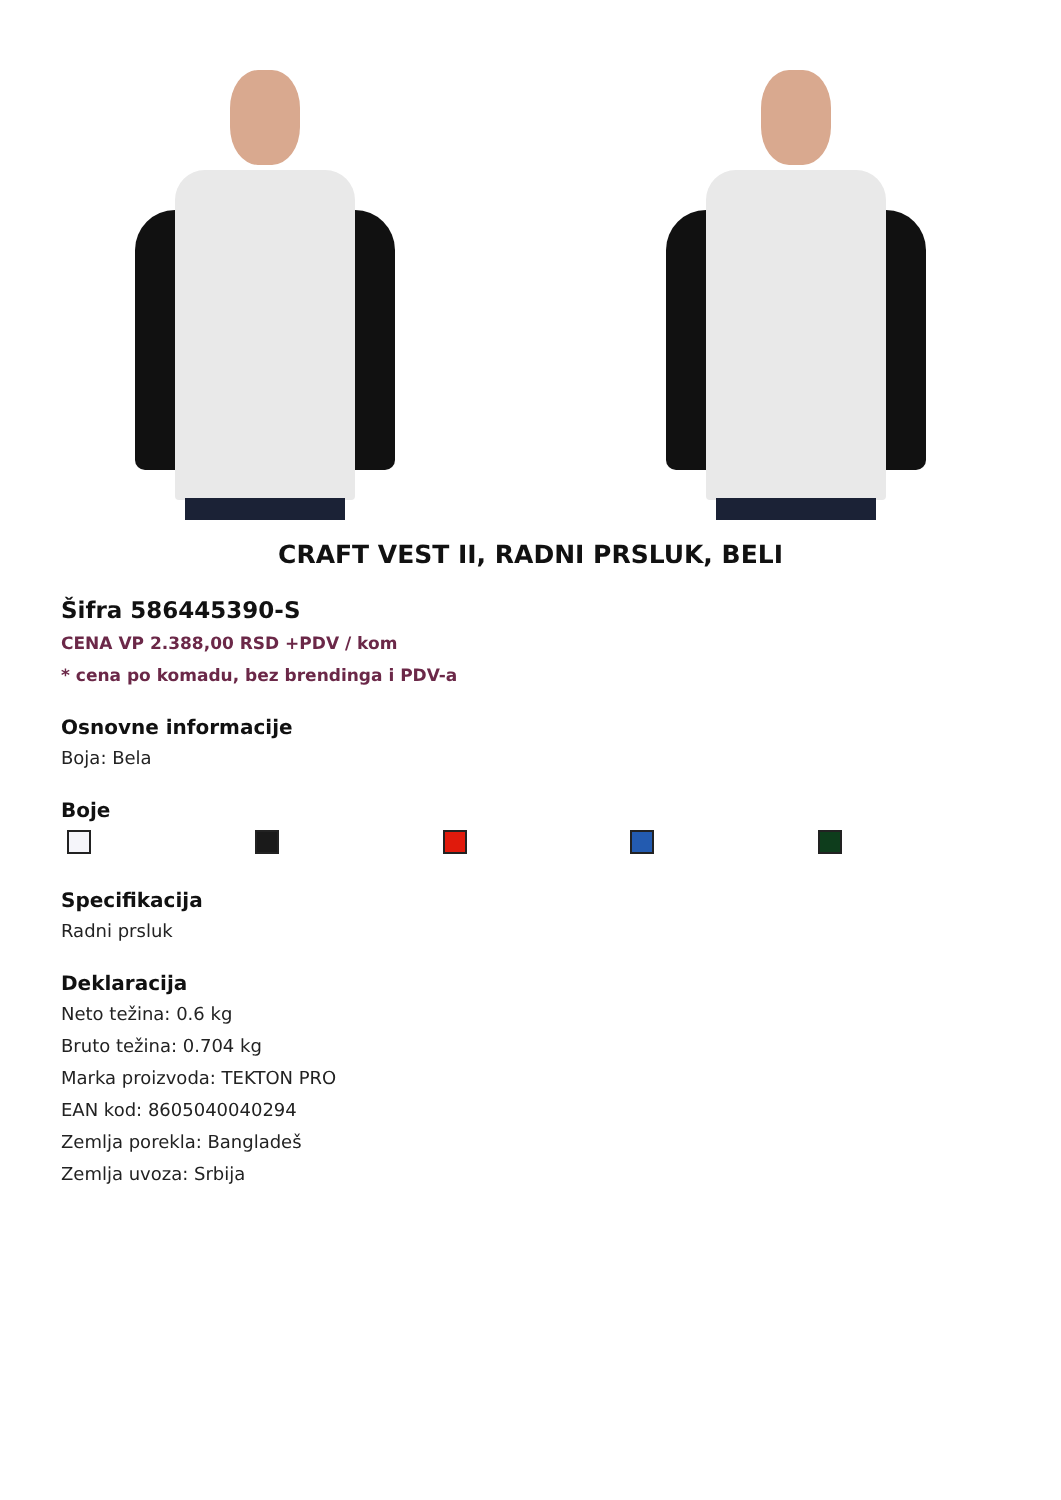CRAFT VEST II, RADNI PRSLUK, BELI
Šifra 586445390-S
CENA VP 2.388,00 RSD +PDV / kom
* cena po komadu, bez brendinga i PDV-a
Osnovne informacije
Boja: Bela
Boje
Specifikacija
Radni prsluk
Deklaracija
Neto težina: 0.6 kg
Bruto težina: 0.704 kg
Marka proizvoda: TEKTON PRO
EAN kod: 8605040040294
Zemlja porekla: Bangladeš
Zemlja uvoza: Srbija